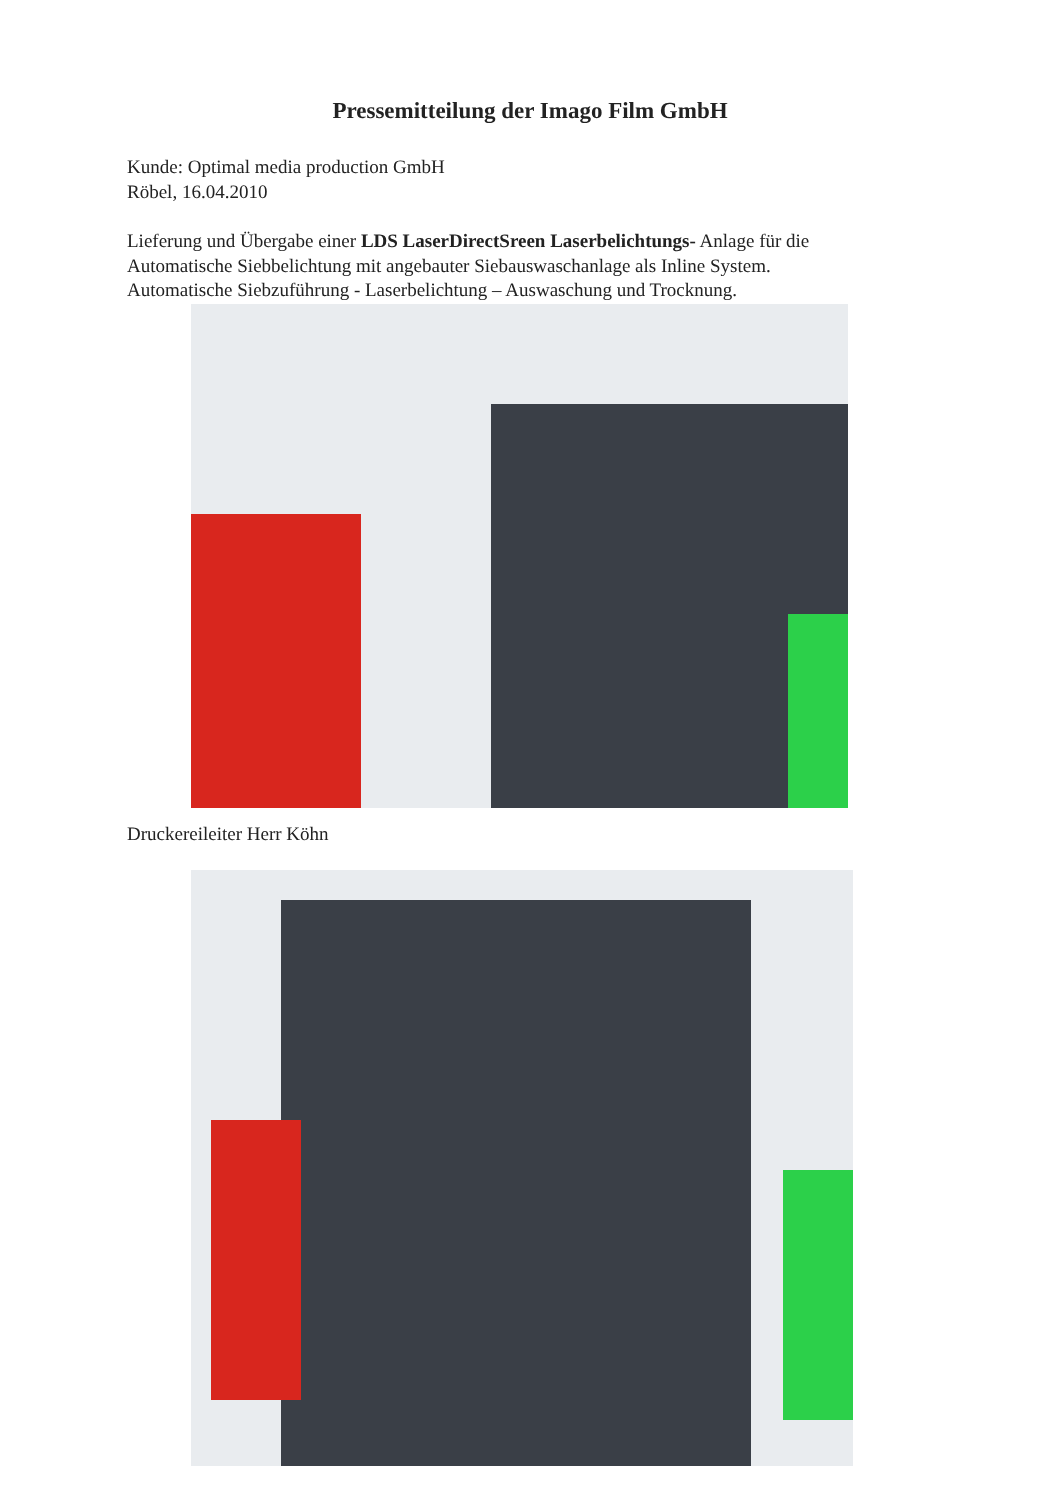Pressemitteilung der Imago Film GmbH
Kunde: Optimal media production GmbH
Röbel, 16.04.2010
Lieferung und Übergabe einer LDS LaserDirectSreen Laserbelichtungs- Anlage für die
Automatische Siebbelichtung mit angebauter Siebauswaschanlage als Inline System.
Automatische Siebzuführung - Laserbelichtung – Auswaschung und Trocknung.
Druckereileiter Herr Köhn